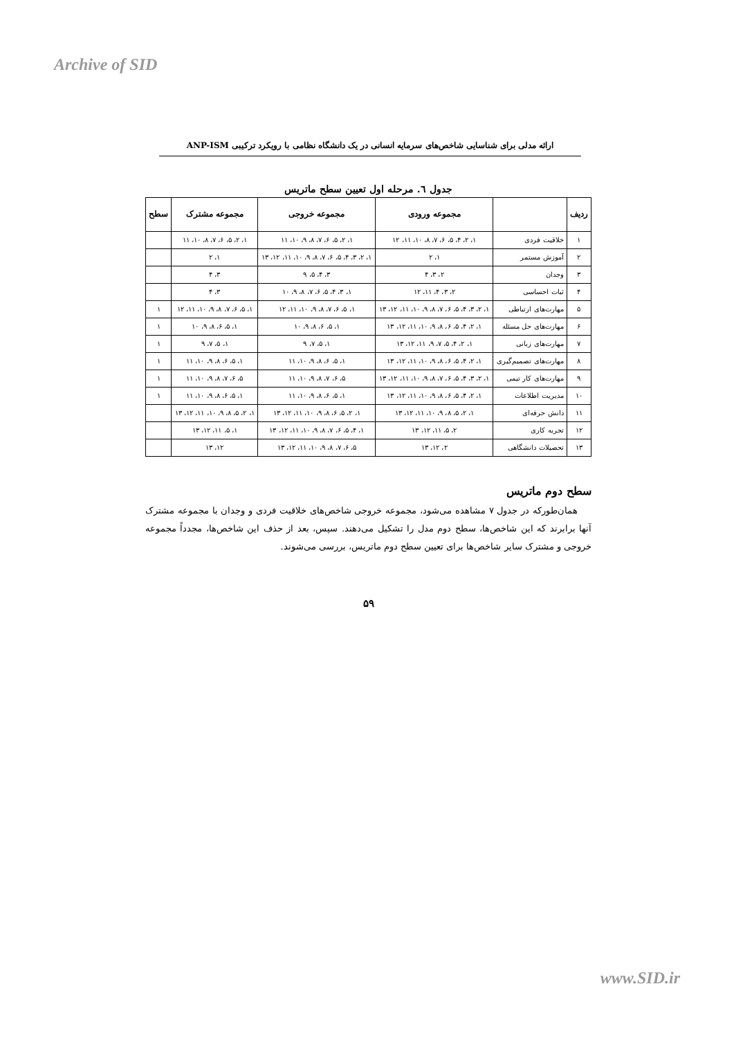Archive of SID
ارائه مدلی برای شناسایی شاخص‌های سرمایه انسانی در یک دانشگاه نظامی با رویکرد ترکیبی ANP-ISM
جدول ٦. مرحله اول تعیین سطح ماتریس
| ردیف | | مجموعه ورودی | مجموعه خروجی | مجموعه مشترک | سطح |
| --- | --- | --- | --- | --- | --- |
| ۱ | خلاقیت فردی | ۱، ۲، ۴، ۵، ۶، ۷، ۸، ۱۰، ۱۱، ۱۲ | ۱، ۲، ۵، ۶، ۷، ۸، ۹، ۱۰، ۱۱ | ۱، ۲، ۵، ۶، ۷، ۸، ۱۰، ۱۱ | |
| ۲ | آموزش مستمر | ۱، ۲ | ۱، ۲، ۳، ۴، ۵، ۶، ۷، ۸، ۹، ۱۰، ۱۱، ۱۲، ۱۳ | ۱، ۲ | |
| ۳ | وجدان | ۲، ۳، ۴ | ۳، ۴، ۵، ۹ | ۳، ۴ | |
| ۴ | ثبات احساسی | ۲، ۳، ۴، ۱۱، ۱۲ | ۱، ۳، ۴، ۵، ۶، ۷، ۸، ۹، ۱۰ | ۳، ۴ | |
| ۵ | مهارت‌های ارتباطی | ۱، ۲، ۳، ۴، ۵، ۶، ۷، ۸، ۹، ۱۰، ۱۱، ۱۲، ۱۳ | ۱، ۵، ۶، ۷، ۸، ۹، ۱۰، ۱۱، ۱۲ | ۱، ۵، ۶، ۷، ۸، ۹، ۱۰، ۱۱، ۱۲ | ۱ |
| ۶ | مهارت‌های حل مسئله | ۱، ۲، ۴، ۵، ۶، ۸، ۹، ۱۰، ۱۱، ۱۲، ۱۳ | ۱، ۵، ۶، ۸، ۹، ۱۰ | ۱، ۵، ۶، ۸، ۹، ۱۰ | ۱ |
| ۷ | مهارت‌های زبانی | ۱، ۲، ۴، ۵، ۷، ۹، ۱۱، ۱۲، ۱۳ | ۱، ۵، ۷، ۹ | ۱، ۵، ۷، ۹ | ۱ |
| ۸ | مهارت‌های تصمیم‌گیری | ۱، ۲، ۴، ۵، ۶، ۸، ۹، ۱۰، ۱۱، ۱۲، ۱۳ | ۱، ۵، ۶، ۸، ۹، ۱۰، ۱۱ | ۱، ۵، ۶، ۸، ۹، ۱۰، ۱۱ | ۱ |
| ۹ | مهارت‌های کار تیمی | ۱، ۲، ۳، ۴، ۵، ۶، ۷، ۸، ۹، ۱۰، ۱۱، ۱۲، ۱۳ | ۵، ۶، ۷، ۸، ۹، ۱۰، ۱۱ | ۵، ۶، ۷، ۸، ۹، ۱۰، ۱۱ | ۱ |
| ۱۰ | مدیریت اطلاعات | ۱، ۲، ۴، ۵، ۶، ۸، ۹، ۱۰، ۱۱، ۱۲، ۱۳ | ۱، ۵، ۶، ۸، ۹، ۱۰، ۱۱ | ۱، ۵، ۶، ۸، ۹، ۱۰، ۱۱ | ۱ |
| ۱۱ | دانش حرفه‌ای | ۱، ۲، ۵، ۸، ۹، ۱۰، ۱۱، ۱۲، ۱۳ | ۱، ۲، ۵، ۶، ۸، ۹، ۱۰، ۱۱، ۱۲، ۱۳ | ۱، ۲، ۵، ۸، ۹، ۱۰، ۱۱، ۱۲، ۱۳ | |
| ۱۲ | تجربه کاری | ۲، ۵، ۱۱، ۱۲، ۱۳ | ۱، ۴، ۵، ۶، ۷، ۸، ۹، ۱۰، ۱۱، ۱۲، ۱۳ | ۱، ۵، ۱۱، ۱۲، ۱۳ | |
| ۱۳ | تحصیلات دانشگاهی | ۲، ۱۲، ۱۳ | ۵، ۶، ۷، ۸، ۹، ۱۰، ۱۱، ۱۲، ۱۳ | ۱۲، ۱۳ | |
سطح دوم ماتریس
همان‌طورکه در جدول ۷ مشاهده می‌شود، مجموعه خروجی شاخص‌های خلاقیت فردی و وجدان با مجموعه مشترک آنها برابرند که این شاخص‌ها، سطح دوم مدل را تشکیل می‌دهند. سپس، بعد از حذف این شاخص‌ها، مجدداً مجموعه خروجی و مشترک سایر شاخص‌ها برای تعیین سطح دوم ماتریس، بررسی می‌شوند.
۵۹
www.SID.ir